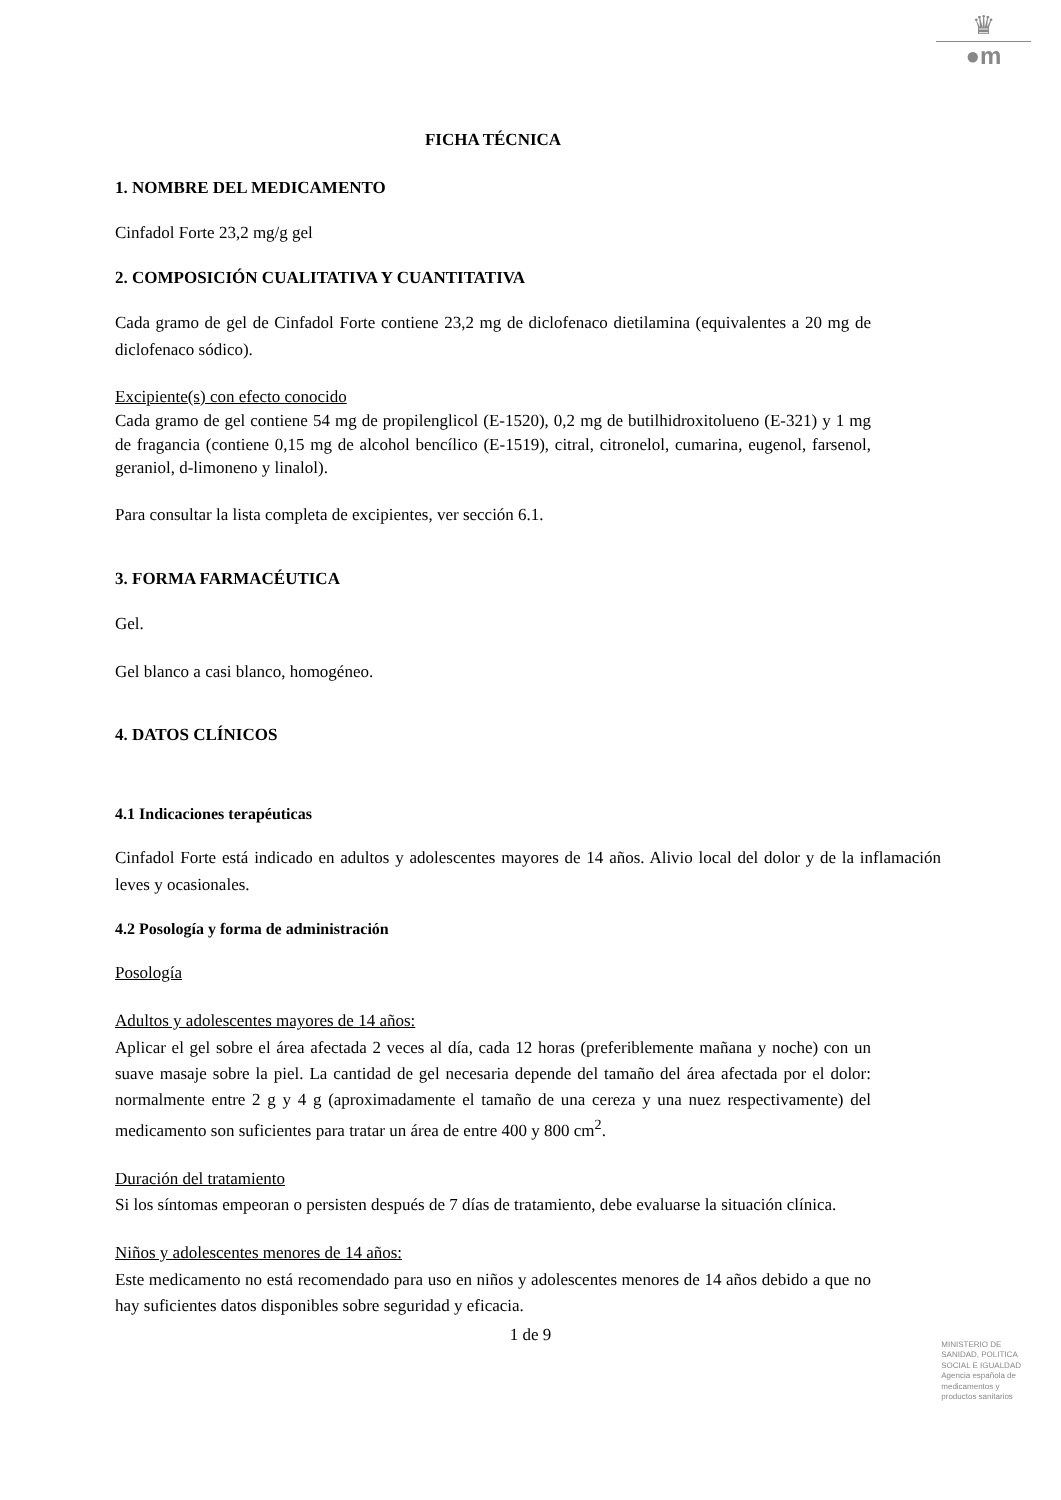♛
●m
FICHA TÉCNICA
1. NOMBRE DEL MEDICAMENTO
Cinfadol Forte 23,2 mg/g gel
2. COMPOSICIÓN CUALITATIVA Y CUANTITATIVA
Cada gramo de gel de Cinfadol Forte contiene 23,2 mg de diclofenaco dietilamina (equivalentes a 20 mg de diclofenaco sódico).
Excipiente(s) con efecto conocido
Cada gramo de gel contiene 54 mg de propilenglicol (E-1520), 0,2 mg de butilhidroxitolueno (E-321) y 1 mg de fragancia (contiene 0,15 mg de alcohol bencílico (E-1519), citral, citronelol, cumarina, eugenol, farsenol, geraniol, d-limoneno y linalol).
Para consultar la lista completa de excipientes, ver sección 6.1.
3. FORMA FARMACÉUTICA
Gel.
Gel blanco a casi blanco, homogéneo.
4. DATOS CLÍNICOS
4.1 Indicaciones terapéuticas
Cinfadol Forte está indicado en adultos y adolescentes mayores de 14 años. Alivio local del dolor y de la inflamación leves y ocasionales.
4.2 Posología y forma de administración
Posología
Adultos y adolescentes mayores de 14 años:
Aplicar el gel sobre el área afectada 2 veces al día, cada 12 horas (preferiblemente mañana y noche) con un suave masaje sobre la piel. La cantidad de gel necesaria depende del tamaño del área afectada por el dolor: normalmente entre 2 g y 4 g (aproximadamente el tamaño de una cereza y una nuez respectivamente) del medicamento son suficientes para tratar un área de entre 400 y 800 cm<sup>2</sup>.
Duración del tratamiento
Si los síntomas empeoran o persisten después de 7 días de tratamiento, debe evaluarse la situación clínica.
Niños y adolescentes menores de 14 años:
Este medicamento no está recomendado para uso en niños y adolescentes menores de 14 años debido a que no hay suficientes datos disponibles sobre seguridad y eficacia.
1 de 9
MINISTERIO DE
SANIDAD, POLITICA
SOCIAL E IGUALDAD
Agencia española de
medicamentos y
productos sanitarios